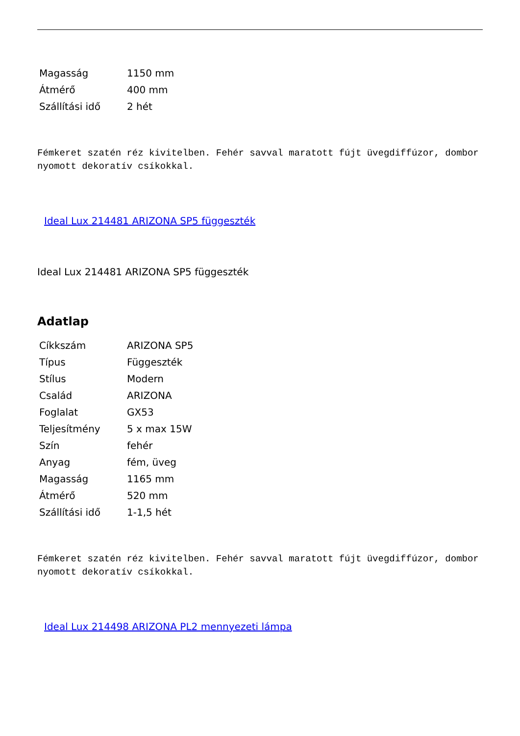| Magasság | 1150 mm |
| Átmérő | 400 mm |
| Szállítási idő | 2 hét |
Fémkeret szatén réz kivitelben. Fehér savval maratott fújt üvegdiffúzor, dombornyomott dekoratív csíkokkal.
Ideal Lux 214481 ARIZONA SP5 függeszték
Ideal Lux 214481 ARIZONA SP5 függeszték
Adatlap
| Cíkkszám | ARIZONA SP5 |
| Típus | Függeszték |
| Stílus | Modern |
| Család | ARIZONA |
| Foglalat | GX53 |
| Teljesítmény | 5 x max 15W |
| Szín | fehér |
| Anyag | fém, üveg |
| Magasság | 1165 mm |
| Átmérő | 520 mm |
| Szállítási idő | 1-1,5 hét |
Fémkeret szatén réz kivitelben. Fehér savval maratott fújt üvegdiffúzor, dombornyomott dekoratív csíkokkal.
Ideal Lux 214498 ARIZONA PL2 mennyezeti lámpa